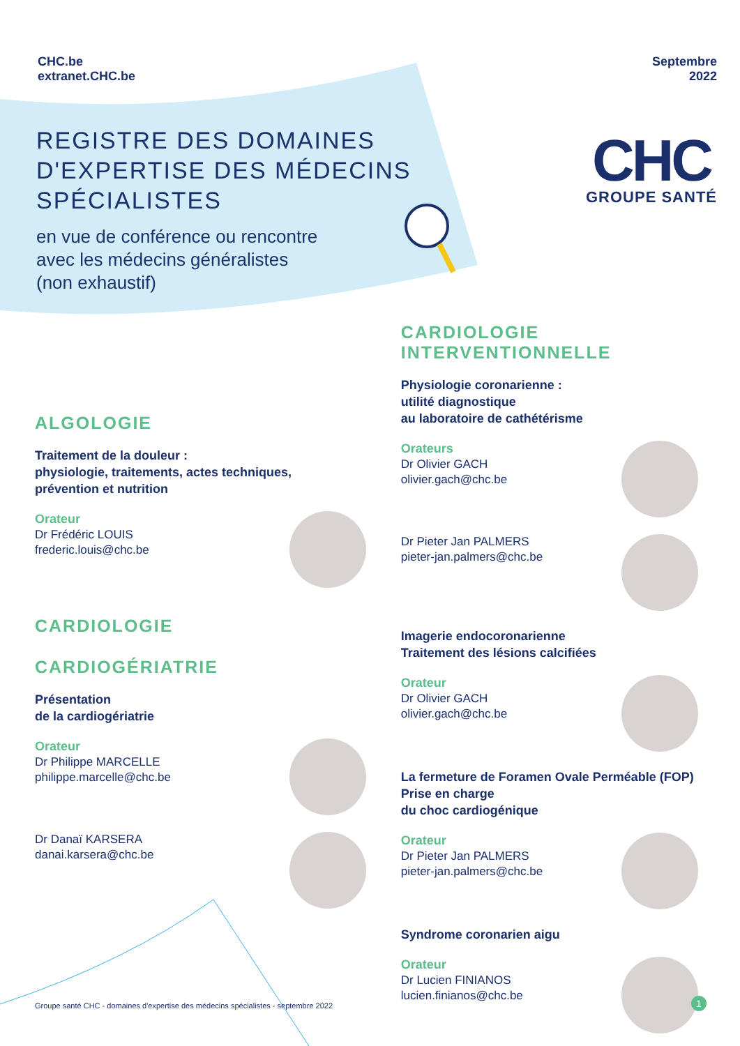CHC.be
extranet.CHC.be
Septembre
2022
REGISTRE DES DOMAINES
D'EXPERTISE DES MÉDECINS
SPÉCIALISTES
en vue de conférence ou rencontre
avec les médecins généralistes
(non exhaustif)
CHC
GROUPE SANTÉ
ALGOLOGIE
Traitement de la douleur :
physiologie, traitements, actes techniques,
prévention et nutrition
Orateur
Dr Frédéric LOUIS
frederic.louis@chc.be
CARDIOLOGIE
CARDIOGÉRIATRIE
Présentation
de la cardiogériatrie
Orateur
Dr Philippe MARCELLE
philippe.marcelle@chc.be
Dr Danaï KARSERA
danai.karsera@chc.be
CARDIOLOGIE
INTERVENTIONNELLE
Physiologie coronarienne :
utilité diagnostique
au laboratoire de cathétérisme
Orateurs
Dr Olivier GACH
olivier.gach@chc.be
Dr Pieter Jan PALMERS
pieter-jan.palmers@chc.be
Imagerie endocoronarienne
Traitement des lésions calcifiées
Orateur
Dr Olivier GACH
olivier.gach@chc.be
La fermeture de Foramen Ovale Perméable (FOP)
Prise en charge
du choc cardiogénique
Orateur
Dr Pieter Jan PALMERS
pieter-jan.palmers@chc.be
Syndrome coronarien aigu
Orateur
Dr Lucien FINIANOS
lucien.finianos@chc.be
Groupe santé CHC - domaines d'expertise des médecins spécialistes - septembre 2022
1